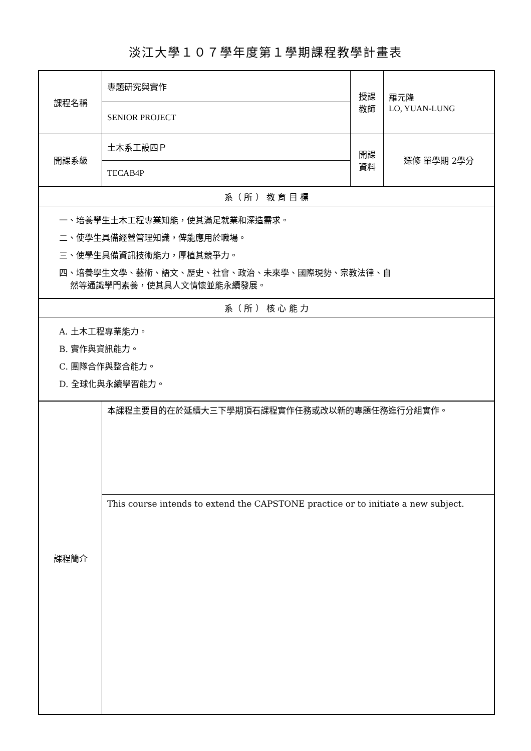淡江大學１０７學年度第１學期課程教學計畫表
| 課程名稱 | 專題研究與實作 | 授課 教師 | 羅元隆 LO, YUAN-LUNG |
| | SENIOR PROJECT | | |
| 開課系級 | 土木系工設四Ｐ | 開課 資料 | 選修 單學期 2學分 |
| | TECAB4P | | |
| 系（ 所 ） 教 育 目 標 | | | |
| 一、培養學生土木工程專業知能，使其滿足就業和深造需求。 二、使學生具備經營管理知識，俾能應用於職場。 三、使學生具備資訊技術能力，厚植其競爭力。 四、培養學生文學、藝術、語文、歷史、社會、政治、未來學、國際現勢、宗教法律、自 然等通識學門素養，使其具人文情懷並能永續發展。 | | | |
| 系（ 所 ） 核 心 能 力 | | | |
| A. 土木工程專業能力。 B. 實作與資訊能力。 C. 團隊合作與整合能力。 D. 全球化與永續學習能力。 | | | |
| 課程簡介 | 本課程主要目的在於延續大三下學期頂石課程實作任務或改以新的專題任務進行分組實作。 | | |
| | This course intends to extend the CAPSTONE practice or to initiate a new subject. | | |